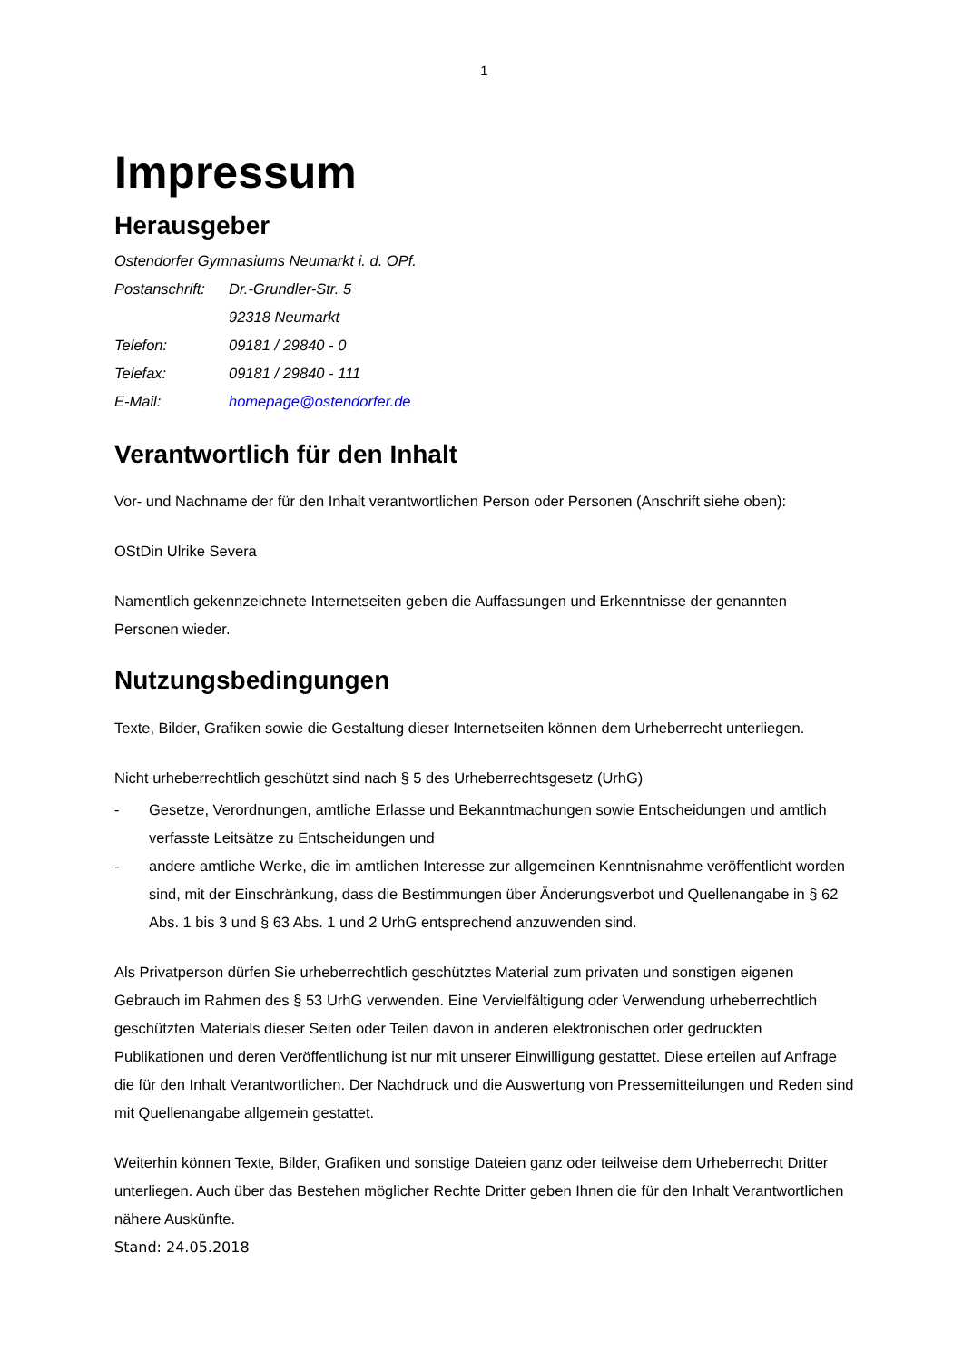1
Impressum
Herausgeber
Ostendorfer Gymnasiums Neumarkt i. d. OPf.
| Postanschrift: | Dr.-Grundler-Str. 5 |
| | 92318 Neumarkt |
| Telefon: | 09181 / 29840 - 0 |
| Telefax: | 09181 / 29840 - 111 |
| E-Mail: | homepage@ostendorfer.de |
Verantwortlich für den Inhalt
Vor- und Nachname der für den Inhalt verantwortlichen Person oder Personen (Anschrift siehe oben):
OStDin Ulrike Severa
Namentlich gekennzeichnete Internetseiten geben die Auffassungen und Erkenntnisse der genannten Personen wieder.
Nutzungsbedingungen
Texte, Bilder, Grafiken sowie die Gestaltung dieser Internetseiten können dem Urheberrecht unterliegen.
Nicht urheberrechtlich geschützt sind nach § 5 des Urheberrechtsgesetz (UrhG)
- Gesetze, Verordnungen, amtliche Erlasse und Bekanntmachungen sowie Entscheidungen und amtlich verfasste Leitsätze zu Entscheidungen und
- andere amtliche Werke, die im amtlichen Interesse zur allgemeinen Kenntnisnahme veröffentlicht worden sind, mit der Einschränkung, dass die Bestimmungen über Änderungsverbot und Quellenangabe in § 62 Abs. 1 bis 3 und § 63 Abs. 1 und 2 UrhG entsprechend anzuwenden sind.
Als Privatperson dürfen Sie urheberrechtlich geschütztes Material zum privaten und sonstigen eigenen Gebrauch im Rahmen des § 53 UrhG verwenden. Eine Vervielfältigung oder Verwendung urheberrechtlich geschützten Materials dieser Seiten oder Teilen davon in anderen elektronischen oder gedruckten Publikationen und deren Veröffentlichung ist nur mit unserer Einwilligung gestattet. Diese erteilen auf Anfrage die für den Inhalt Verantwortlichen. Der Nachdruck und die Auswertung von Pressemitteilungen und Reden sind mit Quellenangabe allgemein gestattet.
Weiterhin können Texte, Bilder, Grafiken und sonstige Dateien ganz oder teilweise dem Urheberrecht Dritter unterliegen. Auch über das Bestehen möglicher Rechte Dritter geben Ihnen die für den Inhalt Verantwortlichen nähere Auskünfte.
Stand: 24.05.2018